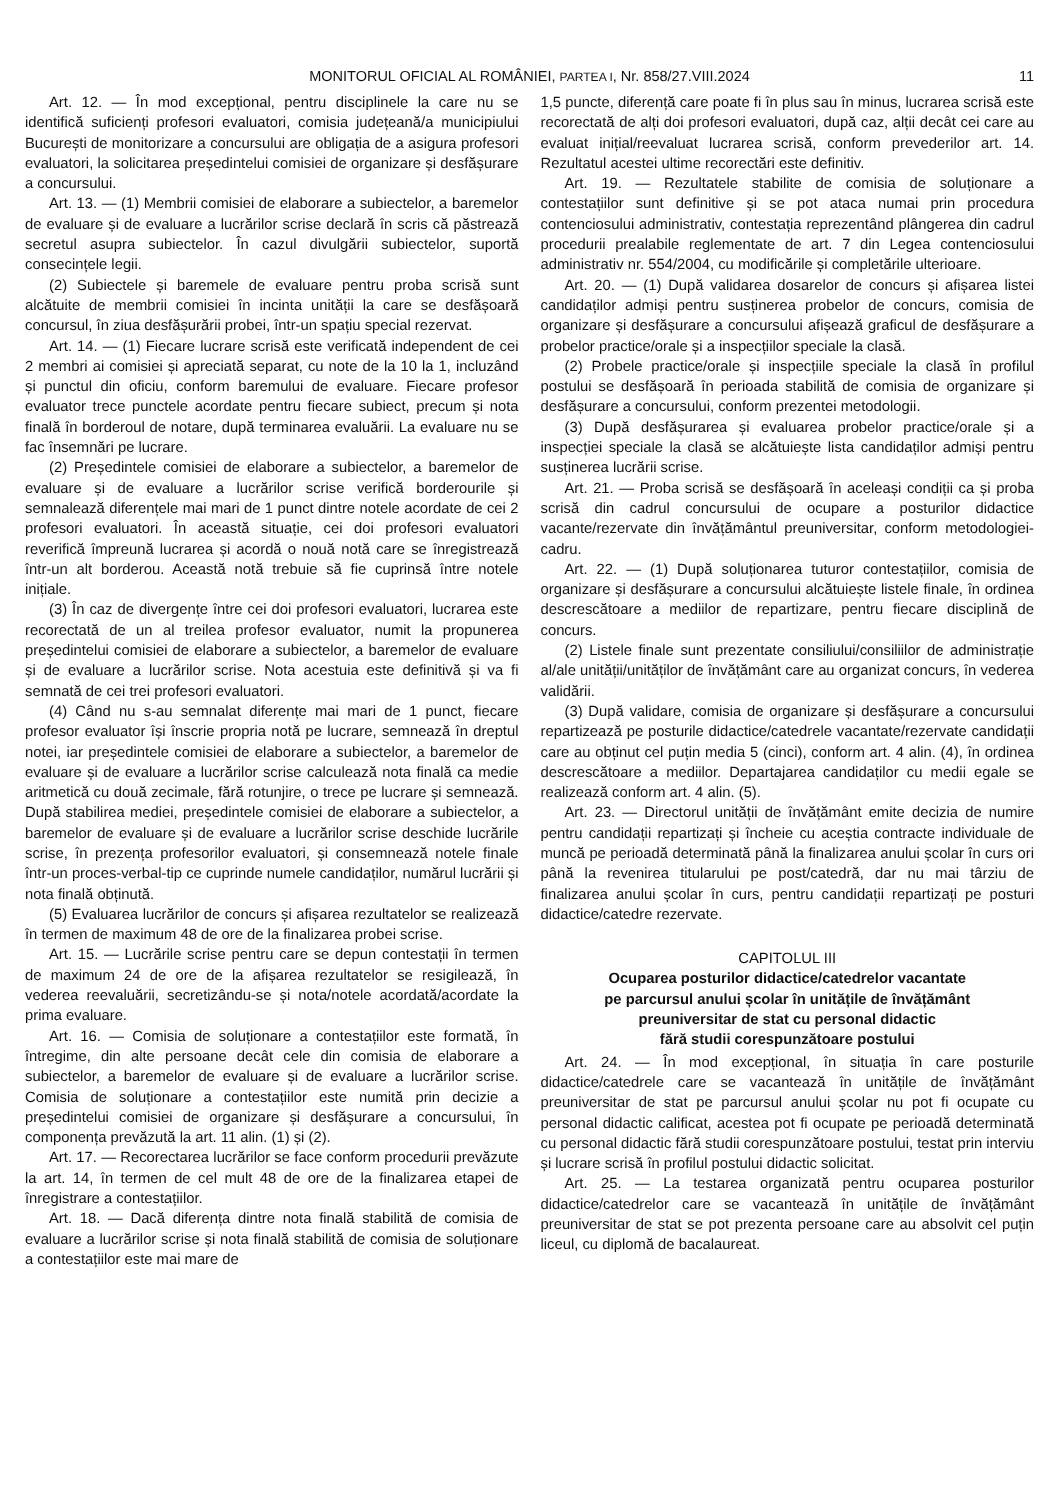MONITORUL OFICIAL AL ROMÂNIEI, PARTEA I, Nr. 858/27.VIII.2024 11
Art. 12. — În mod excepțional, pentru disciplinele la care nu se identifică suficienți profesori evaluatori, comisia județeană/a municipiului București de monitorizare a concursului are obligația de a asigura profesori evaluatori, la solicitarea președintelui comisiei de organizare și desfășurare a concursului.
Art. 13. — (1) Membrii comisiei de elaborare a subiectelor, a baremelor de evaluare și de evaluare a lucrărilor scrise declară în scris că păstrează secretul asupra subiectelor. În cazul divulgării subiectelor, suportă consecințele legii.
(2) Subiectele și baremele de evaluare pentru proba scrisă sunt alcătuite de membrii comisiei în incinta unității la care se desfășoară concursul, în ziua desfășurării probei, într-un spațiu special rezervat.
Art. 14. — (1) Fiecare lucrare scrisă este verificată independent de cei 2 membri ai comisiei și apreciată separat, cu note de la 10 la 1, incluzând și punctul din oficiu, conform baremului de evaluare. Fiecare profesor evaluator trece punctele acordate pentru fiecare subiect, precum și nota finală în borderoul de notare, după terminarea evaluării. La evaluare nu se fac însemnări pe lucrare.
(2) Președintele comisiei de elaborare a subiectelor, a baremelor de evaluare și de evaluare a lucrărilor scrise verifică borderourile și semnalează diferențele mai mari de 1 punct dintre notele acordate de cei 2 profesori evaluatori. În această situație, cei doi profesori evaluatori reverifică împreună lucrarea și acordă o nouă notă care se înregistrează într-un alt borderou. Această notă trebuie să fie cuprinsă între notele inițiale.
(3) În caz de divergențe între cei doi profesori evaluatori, lucrarea este recorectată de un al treilea profesor evaluator, numit la propunerea președintelui comisiei de elaborare a subiectelor, a baremelor de evaluare și de evaluare a lucrărilor scrise. Nota acestuia este definitivă și va fi semnată de cei trei profesori evaluatori.
(4) Când nu s-au semnalat diferențe mai mari de 1 punct, fiecare profesor evaluator își înscrie propria notă pe lucrare, semnează în dreptul notei, iar președintele comisiei de elaborare a subiectelor, a baremelor de evaluare și de evaluare a lucrărilor scrise calculează nota finală ca medie aritmetică cu două zecimale, fără rotunjire, o trece pe lucrare și semnează. După stabilirea mediei, președintele comisiei de elaborare a subiectelor, a baremelor de evaluare și de evaluare a lucrărilor scrise deschide lucrările scrise, în prezența profesorilor evaluatori, și consemnează notele finale într-un proces-verbal-tip ce cuprinde numele candidaților, numărul lucrării și nota finală obținută.
(5) Evaluarea lucrărilor de concurs și afișarea rezultatelor se realizează în termen de maximum 48 de ore de la finalizarea probei scrise.
Art. 15. — Lucrările scrise pentru care se depun contestații în termen de maximum 24 de ore de la afișarea rezultatelor se resigilează, în vederea reevaluării, secretizându-se și nota/notele acordată/acordate la prima evaluare.
Art. 16. — Comisia de soluționare a contestațiilor este formată, în întregime, din alte persoane decât cele din comisia de elaborare a subiectelor, a baremelor de evaluare și de evaluare a lucrărilor scrise. Comisia de soluționare a contestațiilor este numită prin decizie a președintelui comisiei de organizare și desfășurare a concursului, în componența prevăzută la art. 11 alin. (1) și (2).
Art. 17. — Recorectarea lucrărilor se face conform procedurii prevăzute la art. 14, în termen de cel mult 48 de ore de la finalizarea etapei de înregistrare a contestațiilor.
Art. 18. — Dacă diferența dintre nota finală stabilită de comisia de evaluare a lucrărilor scrise și nota finală stabilită de comisia de soluționare a contestațiilor este mai mare de
1,5 puncte, diferență care poate fi în plus sau în minus, lucrarea scrisă este recorectată de alți doi profesori evaluatori, după caz, alții decât cei care au evaluat inițial/reevaluat lucrarea scrisă, conform prevederilor art. 14. Rezultatul acestei ultime recorectări este definitiv.
Art. 19. — Rezultatele stabilite de comisia de soluționare a contestațiilor sunt definitive și se pot ataca numai prin procedura contenciosului administrativ, contestația reprezentând plângerea din cadrul procedurii prealabile reglementate de art. 7 din Legea contenciosului administrativ nr. 554/2004, cu modificările și completările ulterioare.
Art. 20. — (1) După validarea dosarelor de concurs și afișarea listei candidaților admiși pentru susținerea probelor de concurs, comisia de organizare și desfășurare a concursului afișează graficul de desfășurare a probelor practice/orale și a inspecțiilor speciale la clasă.
(2) Probele practice/orale și inspecțiile speciale la clasă în profilul postului se desfășoară în perioada stabilită de comisia de organizare și desfășurare a concursului, conform prezentei metodologii.
(3) După desfășurarea și evaluarea probelor practice/orale și a inspecției speciale la clasă se alcătuiește lista candidaților admiși pentru susținerea lucrării scrise.
Art. 21. — Proba scrisă se desfășoară în aceleași condiții ca și proba scrisă din cadrul concursului de ocupare a posturilor didactice vacante/rezervate din învățământul preuniversitar, conform metodologiei-cadru.
Art. 22. — (1) După soluționarea tuturor contestațiilor, comisia de organizare și desfășurare a concursului alcătuiește listele finale, în ordinea descrescătoare a mediilor de repartizare, pentru fiecare disciplină de concurs.
(2) Listele finale sunt prezentate consiliului/consiliilor de administrație al/ale unității/unităților de învățământ care au organizat concurs, în vederea validării.
(3) După validare, comisia de organizare și desfășurare a concursului repartizează pe posturile didactice/catedrele vacantate/rezervate candidații care au obținut cel puțin media 5 (cinci), conform art. 4 alin. (4), în ordinea descrescătoare a mediilor. Departajarea candidaților cu medii egale se realizează conform art. 4 alin. (5).
Art. 23. — Directorul unității de învățământ emite decizia de numire pentru candidații repartizați și încheie cu aceștia contracte individuale de muncă pe perioadă determinată până la finalizarea anului școlar în curs ori până la revenirea titularului pe post/catedră, dar nu mai târziu de finalizarea anului școlar în curs, pentru candidații repartizați pe posturi didactice/catedre rezervate.
CAPITOLUL III
Ocuparea posturilor didactice/catedrelor vacantate
pe parcursul anului școlar în unitățile de învățământ
preuniversitar de stat cu personal didactic
fără studii corespunzătoare postului
Art. 24. — În mod excepțional, în situația în care posturile didactice/catedrele care se vacantează în unitățile de învățământ preuniversitar de stat pe parcursul anului școlar nu pot fi ocupate cu personal didactic calificat, acestea pot fi ocupate pe perioadă determinată cu personal didactic fără studii corespunzătoare postului, testat prin interviu și lucrare scrisă în profilul postului didactic solicitat.
Art. 25. — La testarea organizată pentru ocuparea posturilor didactice/catedrelor care se vacantează în unitățile de învățământ preuniversitar de stat se pot prezenta persoane care au absolvit cel puțin liceul, cu diplomă de bacalaureat.